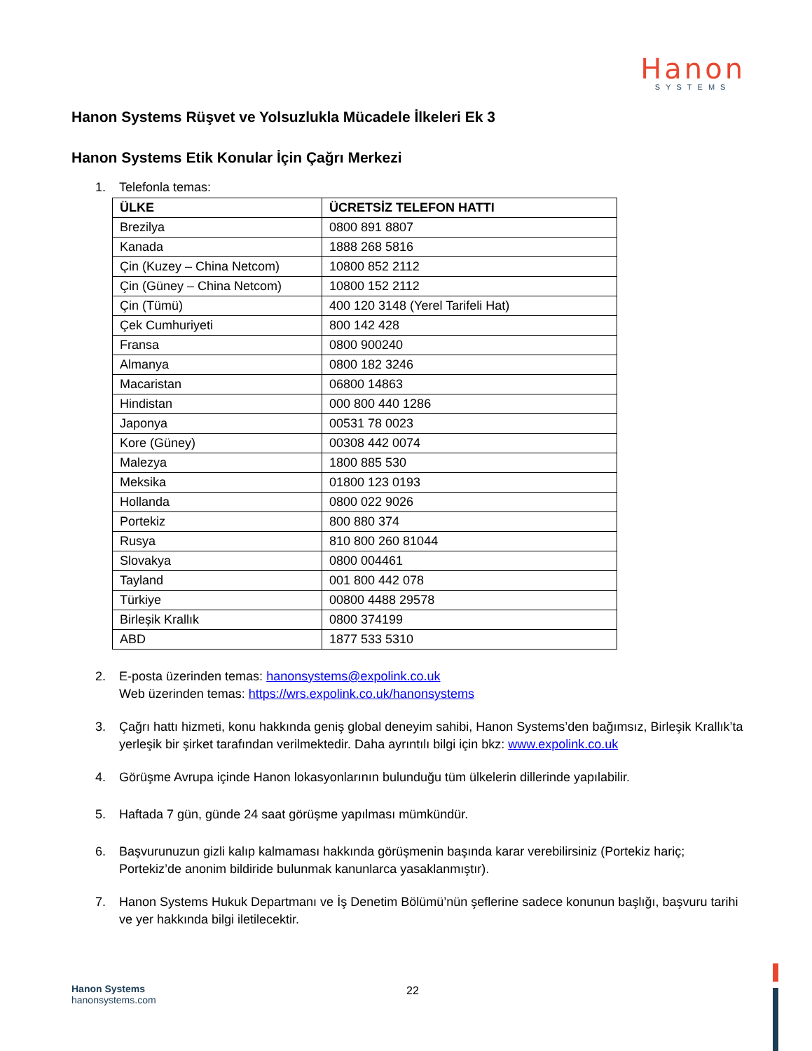Hanon
SYSTEMS
Hanon Systems Rüşvet ve Yolsuzlukla Mücadele İlkeleri Ek 3
Hanon Systems Etik Konular İçin Çağrı Merkezi
1. Telefonla temas:
| ÜLKE | ÜCRETSİZ TELEFON HATTI |
| --- | --- |
| Brezilya | 0800 891 8807 |
| Kanada | 1888 268 5816 |
| Çin (Kuzey – China Netcom) | 10800 852 2112 |
| Çin (Güney – China Netcom) | 10800 152 2112 |
| Çin (Tümü) | 400 120 3148 (Yerel Tarifeli Hat) |
| Çek Cumhuriyeti | 800 142 428 |
| Fransa | 0800 900240 |
| Almanya | 0800 182 3246 |
| Macaristan | 06800 14863 |
| Hindistan | 000 800 440 1286 |
| Japonya | 00531 78 0023 |
| Kore (Güney) | 00308 442 0074 |
| Malezya | 1800 885 530 |
| Meksika | 01800 123 0193 |
| Hollanda | 0800 022 9026 |
| Portekiz | 800 880 374 |
| Rusya | 810 800 260 81044 |
| Slovakya | 0800 004461 |
| Tayland | 001 800 442 078 |
| Türkiye | 00800 4488 29578 |
| Birleşik Krallık | 0800 374199 |
| ABD | 1877 533 5310 |
2. E-posta üzerinden temas: hanonsystems@expolink.co.uk
Web üzerinden temas: https://wrs.expolink.co.uk/hanonsystems
3. Çağrı hattı hizmeti, konu hakkında geniş global deneyim sahibi, Hanon Systems’den bağımsız, Birleşik Krallık’ta yerleşik bir şirket tarafından verilmektedir. Daha ayrıntılı bilgi için bkz: www.expolink.co.uk
4. Görüşme Avrupa içinde Hanon lokasyonlarının bulunduğu tüm ülkelerin dillerinde yapılabilir.
5. Haftada 7 gün, günde 24 saat görüşme yapılması mümkündür.
6. Başvurunuzun gizli kalıp kalmaması hakkında görüşmenin başında karar verebilirsiniz (Portekiz hariç; Portekiz’de anonim bildiride bulunmak kanunlarca yasaklanmıştır).
7. Hanon Systems Hukuk Departmanı ve İş Denetim Bölümü’nün şeflerine sadece konunun başlığı, başvuru tarihi ve yer hakkında bilgi iletilecektir.
Hanon Systems
hanonsystems.com
22